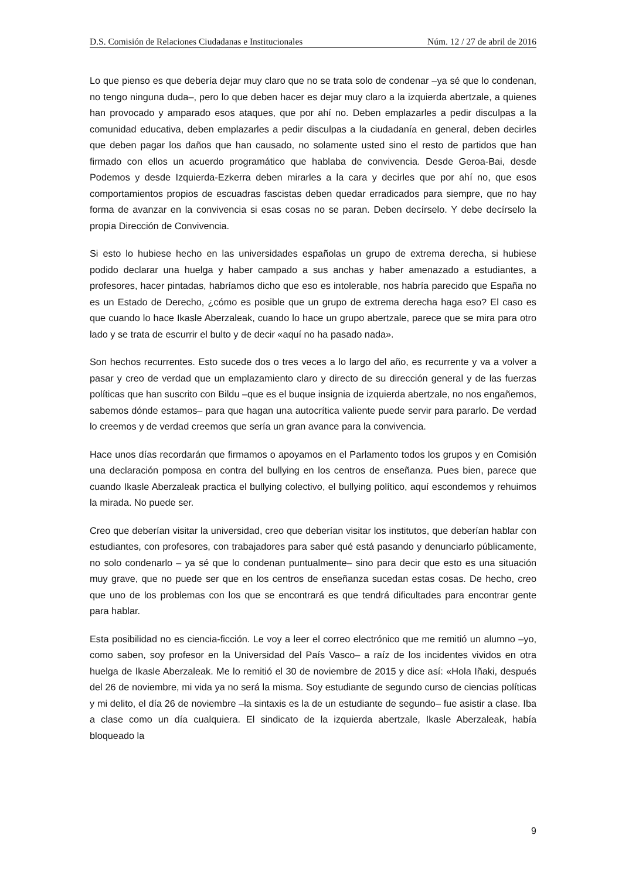D.S. Comisión de Relaciones Ciudadanas e Institucionales Núm. 12 / 27 de abril de 2016
Lo que pienso es que debería dejar muy claro que no se trata solo de condenar –ya sé que lo condenan, no tengo ninguna duda–, pero lo que deben hacer es dejar muy claro a la izquierda abertzale, a quienes han provocado y amparado esos ataques, que por ahí no. Deben emplazarles a pedir disculpas a la comunidad educativa, deben emplazarles a pedir disculpas a la ciudadanía en general, deben decirles que deben pagar los daños que han causado, no solamente usted sino el resto de partidos que han firmado con ellos un acuerdo programático que hablaba de convivencia. Desde Geroa-Bai, desde Podemos y desde Izquierda-Ezkerra deben mirarles a la cara y decirles que por ahí no, que esos comportamientos propios de escuadras fascistas deben quedar erradicados para siempre, que no hay forma de avanzar en la convivencia si esas cosas no se paran. Deben decírselo. Y debe decírselo la propia Dirección de Convivencia.
Si esto lo hubiese hecho en las universidades españolas un grupo de extrema derecha, si hubiese podido declarar una huelga y haber campado a sus anchas y haber amenazado a estudiantes, a profesores, hacer pintadas, habríamos dicho que eso es intolerable, nos habría parecido que España no es un Estado de Derecho, ¿cómo es posible que un grupo de extrema derecha haga eso? El caso es que cuando lo hace Ikasle Aberzaleak, cuando lo hace un grupo abertzale, parece que se mira para otro lado y se trata de escurrir el bulto y de decir «aquí no ha pasado nada».
Son hechos recurrentes. Esto sucede dos o tres veces a lo largo del año, es recurrente y va a volver a pasar y creo de verdad que un emplazamiento claro y directo de su dirección general y de las fuerzas políticas que han suscrito con Bildu –que es el buque insignia de izquierda abertzale, no nos engañemos, sabemos dónde estamos– para que hagan una autocrítica valiente puede servir para pararlo. De verdad lo creemos y de verdad creemos que sería un gran avance para la convivencia.
Hace unos días recordarán que firmamos o apoyamos en el Parlamento todos los grupos y en Comisión una declaración pomposa en contra del bullying en los centros de enseñanza. Pues bien, parece que cuando Ikasle Aberzaleak practica el bullying colectivo, el bullying político, aquí escondemos y rehuimos la mirada. No puede ser.
Creo que deberían visitar la universidad, creo que deberían visitar los institutos, que deberían hablar con estudiantes, con profesores, con trabajadores para saber qué está pasando y denunciarlo públicamente, no solo condenarlo – ya sé que lo condenan puntualmente– sino para decir que esto es una situación muy grave, que no puede ser que en los centros de enseñanza sucedan estas cosas. De hecho, creo que uno de los problemas con los que se encontrará es que tendrá dificultades para encontrar gente para hablar.
Esta posibilidad no es ciencia-ficción. Le voy a leer el correo electrónico que me remitió un alumno –yo, como saben, soy profesor en la Universidad del País Vasco– a raíz de los incidentes vividos en otra huelga de Ikasle Aberzaleak. Me lo remitió el 30 de noviembre de 2015 y dice así: «Hola Iñaki, después del 26 de noviembre, mi vida ya no será la misma. Soy estudiante de segundo curso de ciencias políticas y mi delito, el día 26 de noviembre –la sintaxis es la de un estudiante de segundo– fue asistir a clase. Iba a clase como un día cualquiera. El sindicato de la izquierda abertzale, Ikasle Aberzaleak, había bloqueado la
9